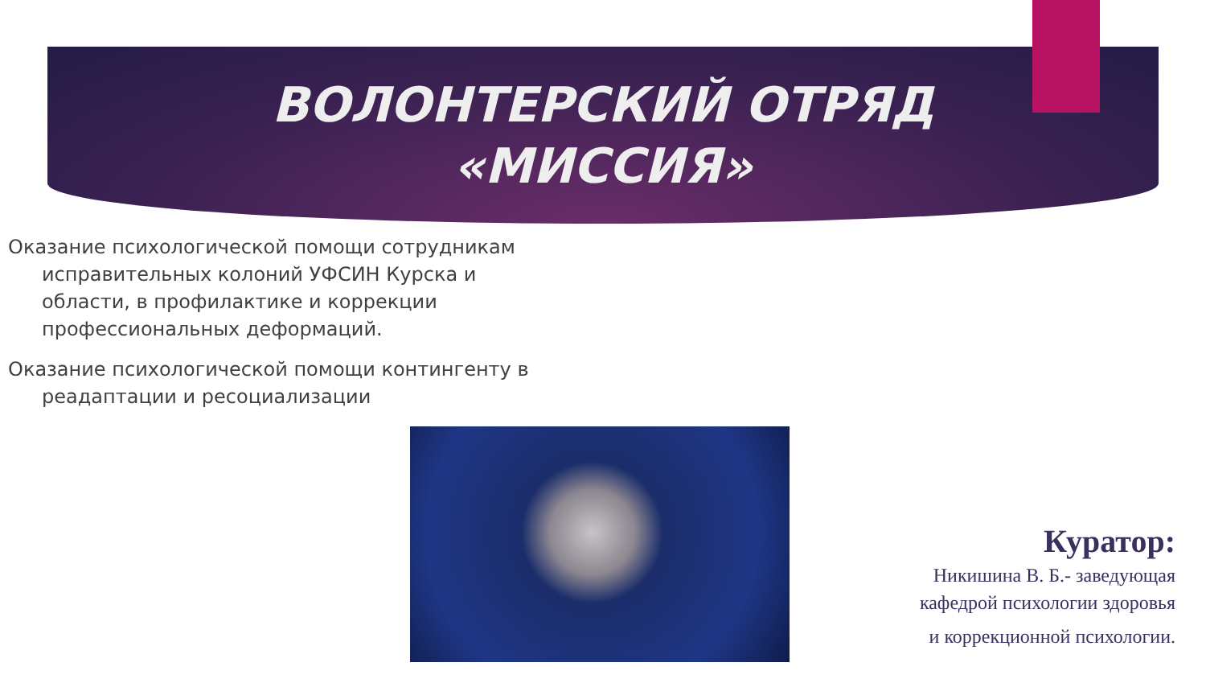ВОЛОНТЕРСКИЙ ОТРЯД
«МИССИЯ»
Оказание психологической помощи сотрудникам исправительных колоний УФСИН Курска и области, в профилактике и коррекции профессиональных деформаций.
Оказание психологической помощи контингенту в реадаптации и ресоциализации
Куратор:
Никишина В. Б.- заведующая
кафедрой психологии здоровья
и коррекционной психологии.